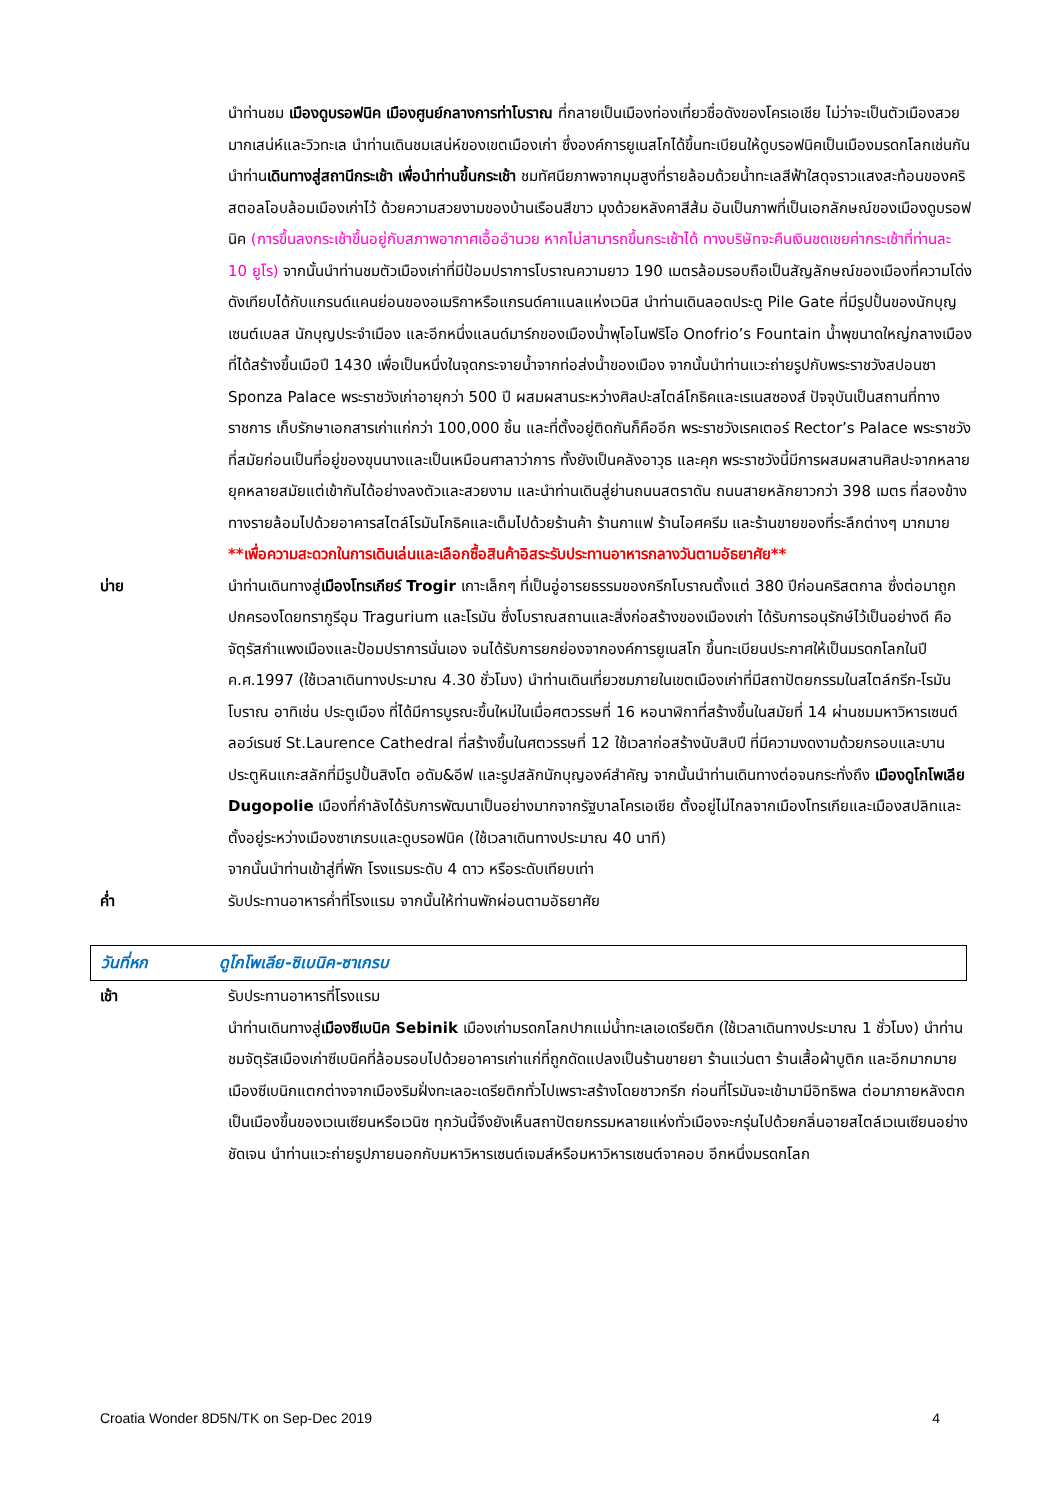นำท่านชม เมืองดูบรอฟนิค เมืองศูนย์กลางการท่าโบราณ ที่กลายเป็นเมืองท่องเที่ยวชื่อดังของโครเอเชีย ไม่ว่าจะเป็นตัวเมืองสวยมากเสน่ห์และวิวทะเล นำท่านเดินชมเสน่ห์ของเขตเมืองเก่า ซึ่งองค์การยูเนสโกได้ขึ้นทะเบียนให้ดูบรอฟนิคเป็นเมืองมรดกโลกเช่นกัน นำท่านเดินทางสู่สถานีกระเช้า เพื่อนำท่านขึ้นกระเช้า ชมทัศนียภาพจากมุมสูงที่รายล้อมด้วยน้ำทะเลสีฟ้าใสดุจราวแสงสะท้อนของคริสตอลโอบล้อมเมืองเก่าไว้ ด้วยความสวยงามของบ้านเรือนสีขาว มุงด้วยหลังคาสีส้ม อันเป็นภาพที่เป็นเอกลักษณ์ของเมืองดูบรอฟนิค (การขึ้นลงกระเช้าขึ้นอยู่กับสภาพอากาศเอื้ออำนวย หากไม่สามารถขึ้นกระเช้าได้ ทางบริษัทจะคืนเงินชดเชยค่ากระเช้าที่ท่านละ 10 ยูโร) จากนั้นนำท่านชมตัวเมืองเก่าที่มีป้อมปราการโบราณความยาว 190 เมตรล้อมรอบถือเป็นสัญลักษณ์ของเมืองที่ความโด่งดังเทียบได้กับแกรนด์แคนย่อนของอเมริกาหรือแกรนด์คาแนลแห่งเวนิส นำท่านเดินลอดประตู Pile Gate ที่มีรูปปั้นของนักบุญเซนต์เบลส นักบุญประจำเมือง และอีกหนึ่งแลนด์มาร์กของเมืองน้ำพุโอโนฟริโอ Onofrio’s Fountain น้ำพุขนาดใหญ่กลางเมืองที่ได้สร้างขึ้นเมือปี 1430 เพื่อเป็นหนึ่งในจุดกระจายน้ำจากท่อส่งน้ำของเมือง จากนั้นนำท่านแวะถ่ายรูปกับพระราชวังสปอนซา Sponza Palace พระราชวังเก่าอายุกว่า 500 ปี ผสมผสานระหว่างศิลปะสไตล์โกธิคและเรเนสซองส์ ปัจจุบันเป็นสถานที่ทางราชการ เก็บรักษาเอกสารเก่าแก่กว่า 100,000 ชิ้น และที่ตั้งอยู่ติดกันก็คืออีก พระราชวังเรคเตอร์ Rector’s Palace พระราชวังที่สมัยก่อนเป็นที่อยู่ของขุนนางและเป็นเหมือนศาลาว่าการ ทั้งยังเป็นคลังอาวุธ และคุก พระราชวังนี้มีการผสมผสานศิลปะจากหลายยุคหลายสมัยแต่เข้ากันได้อย่างลงตัวและสวยงาม และนำท่านเดินสู่ย่านถนนสตราดัน ถนนสายหลักยาวกว่า 398 เมตร ที่สองข้างทางรายล้อมไปด้วยอาคารสไตล์โรมันโกธิคและเต็มไปด้วยร้านค้า ร้านกาแฟ ร้านไอศครีม และร้านขายของที่ระลึกต่างๆ มากมาย **เพื่อความสะดวกในการเดินเล่นและเลือกซื้อสินค้าอิสระรับประทานอาหารกลางวันตามอัธยาศัย**
บ่าย นำท่านเดินทางสู่เมืองโทรเกียร์ Trogir เกาะเล็กๆ ที่เป็นอู่อารยธรรมของกรีกโบราณตั้งแต่ 380 ปีก่อนคริสตกาล ซึ่งต่อมาถูกปกครองโดยทรากูรีอุม Tragurium และโรมัน ซึ่งโบราณสถานและสิ่งก่อสร้างของเมืองเก่า ได้รับการอนุรักษ์ไว้เป็นอย่างดี คือจัตุรัสกำแพงเมืองและป้อมปราการนั่นเอง จนได้รับการยกย่องจากองค์การยูเนสโก ขึ้นทะเบียนประกาศให้เป็นมรดกโลกในปี ค.ศ.1997 (ใช้เวลาเดินทางประมาณ 4.30 ชั่วโมง) นำท่านเดินเที่ยวชมภายในเขตเมืองเก่าที่มีสถาปัตยกรรมในสไตล์กรีก-โรมันโบราณ อาทิเช่น ประตูเมือง ที่ได้มีการบูรณะขึ้นใหม่ในเมื่อศตวรรษที่ 16 หอนาฬิกาที่สร้างขึ้นในสมัยที่ 14 ผ่านชมมหาวิหารเซนต์ลอว์เรนซ์ St.Laurence Cathedral ที่สร้างขึ้นในศตวรรษที่ 12 ใช้เวลาก่อสร้างนับสิบปี ที่มีความงดงามด้วยกรอบและบานประตูหินแกะสลักที่มีรูปปั้นสิงโต อดัม&อีฟ และรูปสลักนักบุญองค์สำคัญ จากนั้นนำท่านเดินทางต่อจนกระทั่งถึง เมืองดูโกโพเลีย Dugopolie เมืองที่กำลังได้รับการพัฒนาเป็นอย่างมากจากรัฐบาลโครเอเชีย ตั้งอยู่ไม่ไกลจากเมืองโทรเกียและเมืองสปลิทและตั้งอยู่ระหว่างเมืองซาเกรบและดูบรอฟนิค (ใช้เวลาเดินทางประมาณ 40 นาที)
จากนั้นนำท่านเข้าสู่ที่พัก โรงแรมระดับ 4 ดาว หรือระดับเทียบเท่า
ค่ำ รับประทานอาหารค่ำที่โรงแรม จากนั้นให้ท่านพักผ่อนตามอัธยาศัย
วันที่หก
ดูโกโพเลีย-ซิเบนิค-ซาเกรบ
เช้า รับประทานอาหารที่โรงแรม
นำท่านเดินทางสู่เมืองซีเบนิค Sebinik เมืองเก่ามรดกโลกปากแม่น้ำทะเลเอเดรียติก (ใช้เวลาเดินทางประมาณ 1 ชั่วโมง) นำท่านชมจัตุรัสเมืองเก่าซีเบนิคที่ล้อมรอบไปด้วยอาคารเก่าแก่ที่ถูกดัดแปลงเป็นร้านขายยา ร้านแว่นตา ร้านเสื้อผ้าบูติก และอีกมากมาย เมืองซีเบนิกแตกต่างจากเมืองริมฝั่งทะเลอะเดรียติกทั่วไปเพราะสร้างโดยชาวกรีก ก่อนที่โรมันจะเข้ามามีอิทธิพล ต่อมาภายหลังตกเป็นเมืองขึ้นของเวเนเซียนหรือเวนิซ ทุกวันนี้จึงยังเห็นสถาปัตยกรรมหลายแห่งทั่วเมืองจะกรุ่นไปด้วยกลิ่นอายสไตล์เวเนเซียนอย่างชัดเจน นำท่านแวะถ่ายรูปภายนอกกับมหาวิหารเซนต์เจมส์หรือมหาวิหารเซนต์จาคอบ อีกหนึ่งมรดกโลก
Croatia Wonder 8D5N/TK on Sep-Dec 2019 4